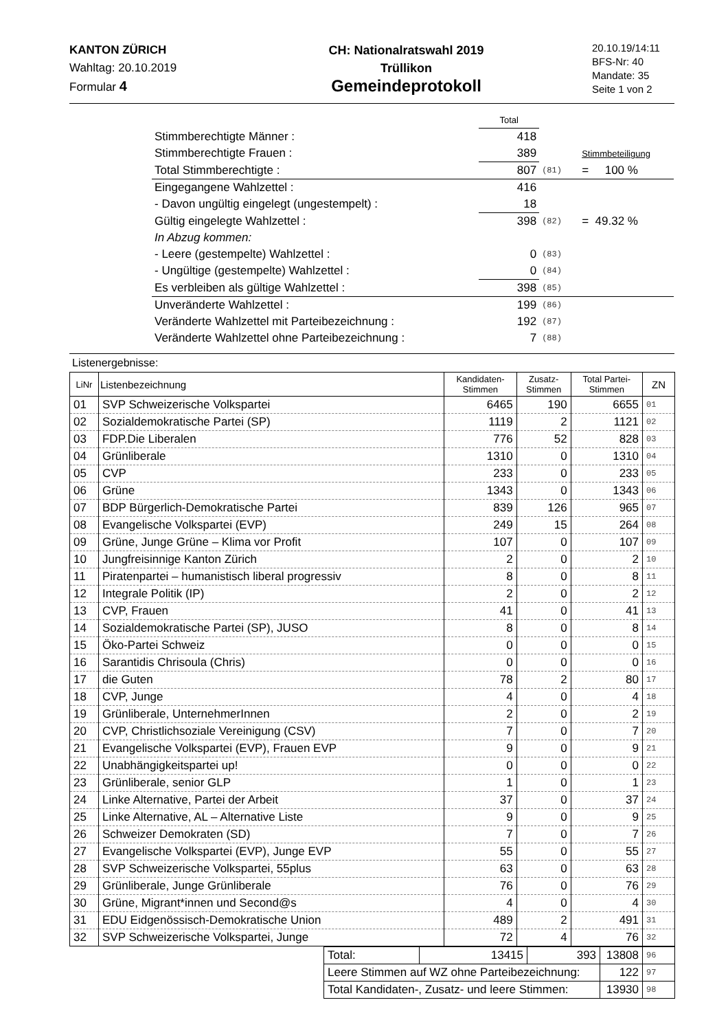KANTON ZÜRICH
Wahltag: 20.10.2019
Formular 4
CH: Nationalratswahl 2019
Trüllikon
Gemeindeprotokoll
20.10.19/14:11
BFS-Nr: 40
Mandate: 35
Seite 1 von 2
| | Total | | |
| Stimmberechtigte Männer : | 418 | | |
| Stimmberechtigte Frauen : | 389 | | Stimmbeteiligung |
| Total Stimmberechtigte : | 807 | (81) | = 100 % |
| Eingegangene Wahlzettel : | 416 | | |
| - Davon ungültig eingelegt (ungestempelt) : | 18 | | |
| Gültig eingelegte Wahlzettel : | 398 | (82) | = 49.32 % |
| In Abzug kommen: | | | |
| - Leere (gestempelte) Wahlzettel : | 0 | (83) | |
| - Ungültige (gestempelte) Wahlzettel : | 0 | (84) | |
| Es verbleiben als gültige Wahlzettel : | 398 | (85) | |
| Unveränderte Wahlzettel : | 199 | (86) | |
| Veränderte Wahlzettel mit Parteibezeichnung : | 192 | (87) | |
| Veränderte Wahlzettel ohne Parteibezeichnung : | 7 | (88) | |
Listenergebnisse:
| LiNr | Listenbezeichnung | Kandidaten- Stimmen | Zusatz- Stimmen | Total Partei- Stimmen | ZN |
| --- | --- | --- | --- | --- | --- |
| 01 | SVP Schweizerische Volkspartei | 6465 | 190 | 6655 | 01 |
| 02 | Sozialdemokratische Partei (SP) | 1119 | 2 | 1121 | 02 |
| 03 | FDP.Die Liberalen | 776 | 52 | 828 | 03 |
| 04 | Grünliberale | 1310 | 0 | 1310 | 04 |
| 05 | CVP | 233 | 0 | 233 | 05 |
| 06 | Grüne | 1343 | 0 | 1343 | 06 |
| 07 | BDP Bürgerlich-Demokratische Partei | 839 | 126 | 965 | 07 |
| 08 | Evangelische Volkspartei (EVP) | 249 | 15 | 264 | 08 |
| 09 | Grüne, Junge Grüne – Klima vor Profit | 107 | 0 | 107 | 09 |
| 10 | Jungfreisinnige Kanton Zürich | 2 | 0 | 2 | 10 |
| 11 | Piratenpartei – humanistisch liberal progressiv | 8 | 0 | 8 | 11 |
| 12 | Integrale Politik (IP) | 2 | 0 | 2 | 12 |
| 13 | CVP, Frauen | 41 | 0 | 41 | 13 |
| 14 | Sozialdemokratische Partei (SP), JUSO | 8 | 0 | 8 | 14 |
| 15 | Öko-Partei Schweiz | 0 | 0 | 0 | 15 |
| 16 | Sarantidis Chrisoula (Chris) | 0 | 0 | 0 | 16 |
| 17 | die Guten | 78 | 2 | 80 | 17 |
| 18 | CVP, Junge | 4 | 0 | 4 | 18 |
| 19 | Grünliberale, UnternehmerInnen | 2 | 0 | 2 | 19 |
| 20 | CVP, Christlichsoziale Vereinigung (CSV) | 7 | 0 | 7 | 20 |
| 21 | Evangelische Volkspartei (EVP), Frauen EVP | 9 | 0 | 9 | 21 |
| 22 | Unabhängigkeitspartei up! | 0 | 0 | 0 | 22 |
| 23 | Grünliberale, senior GLP | 1 | 0 | 1 | 23 |
| 24 | Linke Alternative, Partei der Arbeit | 37 | 0 | 37 | 24 |
| 25 | Linke Alternative, AL – Alternative Liste | 9 | 0 | 9 | 25 |
| 26 | Schweizer Demokraten (SD) | 7 | 0 | 7 | 26 |
| 27 | Evangelische Volkspartei (EVP), Junge EVP | 55 | 0 | 55 | 27 |
| 28 | SVP Schweizerische Volkspartei, 55plus | 63 | 0 | 63 | 28 |
| 29 | Grünliberale, Junge Grünliberale | 76 | 0 | 76 | 29 |
| 30 | Grüne, Migrant*innen und Second@s | 4 | 0 | 4 | 30 |
| 31 | EDU Eidgenössisch-Demokratische Union | 489 | 2 | 491 | 31 |
| 32 | SVP Schweizerische Volkspartei, Junge | 72 | 4 | 76 | 32 |
| Total: | 13415 | 393 | 13808 | 96 |
| Leere Stimmen auf WZ ohne Parteibezeichnung: | | | 122 | 97 |
| Total Kandidaten-, Zusatz- und leere Stimmen: | | | 13930 | 98 |